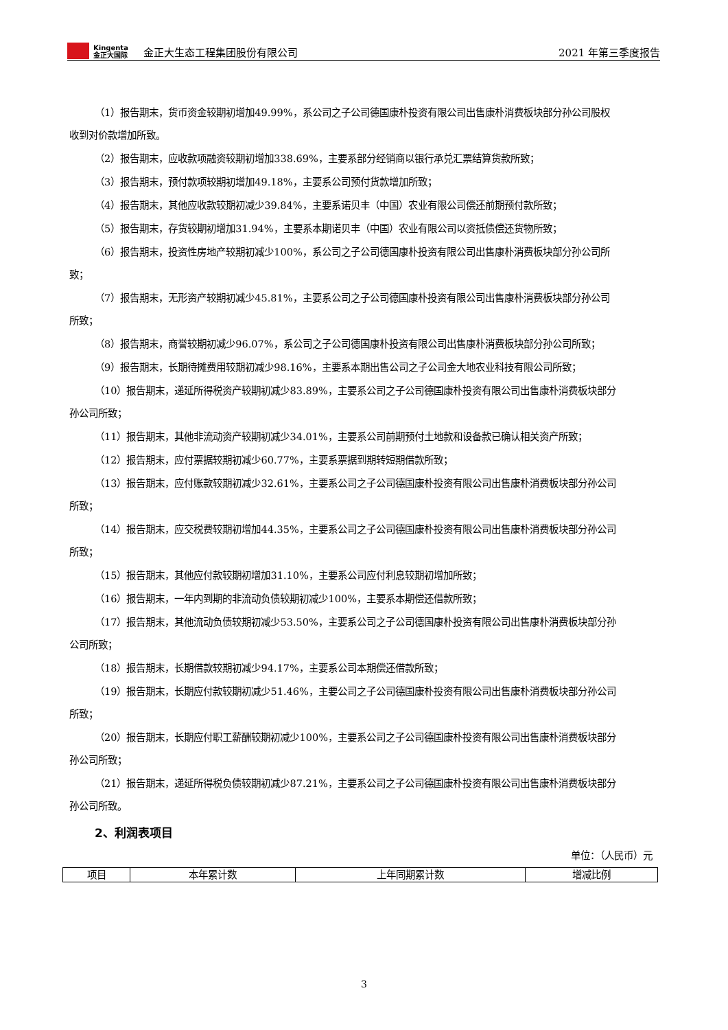Kingenta
金正大国际
金正大生态工程集团股份有限公司 2021 年第三季度报告
（1）报告期末，货币资金较期初增加49.99%，系公司之子公司德国康朴投资有限公司出售康朴消费板块部分孙公司股权收到对价款增加所致。
（2）报告期末，应收款项融资较期初增加338.69%，主要系部分经销商以银行承兑汇票结算货款所致；
（3）报告期末，预付款项较期初增加49.18%，主要系公司预付货款增加所致；
（4）报告期末，其他应收款较期初减少39.84%，主要系诺贝丰（中国）农业有限公司偿还前期预付款所致；
（5）报告期末，存货较期初增加31.94%，主要系本期诺贝丰（中国）农业有限公司以资抵债偿还货物所致；
（6）报告期末，投资性房地产较期初减少100%，系公司之子公司德国康朴投资有限公司出售康朴消费板块部分孙公司所致；
（7）报告期末，无形资产较期初减少45.81%，主要系公司之子公司德国康朴投资有限公司出售康朴消费板块部分孙公司所致；
（8）报告期末，商誉较期初减少96.07%，系公司之子公司德国康朴投资有限公司出售康朴消费板块部分孙公司所致；
（9）报告期末，长期待摊费用较期初减少98.16%，主要系本期出售公司之子公司金大地农业科技有限公司所致；
（10）报告期末，递延所得税资产较期初减少83.89%，主要系公司之子公司德国康朴投资有限公司出售康朴消费板块部分孙公司所致；
（11）报告期末，其他非流动资产较期初减少34.01%，主要系公司前期预付土地款和设备款已确认相关资产所致；
（12）报告期末，应付票据较期初减少60.77%，主要系票据到期转短期借款所致；
（13）报告期末，应付账款较期初减少32.61%，主要系公司之子公司德国康朴投资有限公司出售康朴消费板块部分孙公司所致；
（14）报告期末，应交税费较期初增加44.35%，主要系公司之子公司德国康朴投资有限公司出售康朴消费板块部分孙公司所致；
（15）报告期末，其他应付款较期初增加31.10%，主要系公司应付利息较期初增加所致；
（16）报告期末，一年内到期的非流动负债较期初减少100%，主要系本期偿还借款所致；
（17）报告期末，其他流动负债较期初减少53.50%，主要系公司之子公司德国康朴投资有限公司出售康朴消费板块部分孙公司所致；
（18）报告期末，长期借款较期初减少94.17%，主要系公司本期偿还借款所致；
（19）报告期末，长期应付款较期初减少51.46%，主要公司之子公司德国康朴投资有限公司出售康朴消费板块部分孙公司所致；
（20）报告期末，长期应付职工薪酬较期初减少100%，主要系公司之子公司德国康朴投资有限公司出售康朴消费板块部分孙公司所致；
（21）报告期末，递延所得税负债较期初减少87.21%，主要系公司之子公司德国康朴投资有限公司出售康朴消费板块部分孙公司所致。
2、利润表项目
单位：（人民币）元
| 项目 | 本年累计数 | 上年同期累计数 | 增减比例 |
3